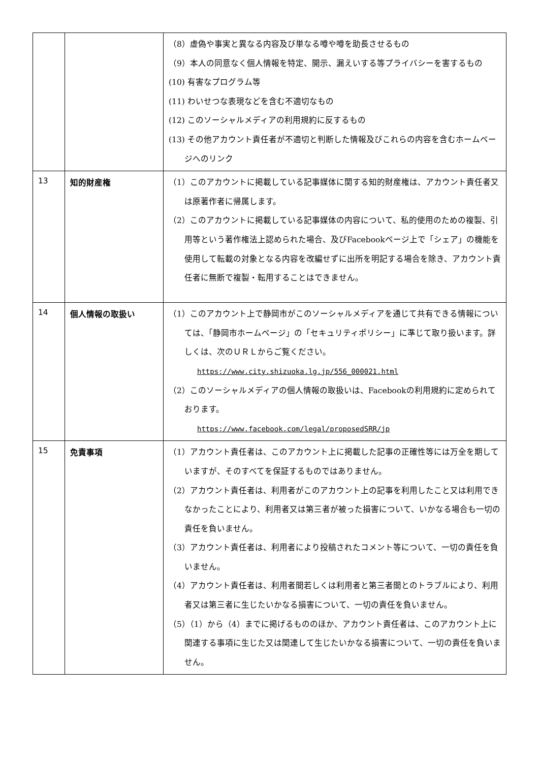| | | （8）虚偽や事実と異なる内容及び単なる噂や噂を助長させるもの （9）本人の同意なく個人情報を特定、開示、漏えいする等プライバシーを害するもの (10) 有害なプログラム等 (11) わいせつな表現などを含む不適切なもの (12) このソーシャルメディアの利用規約に反するもの (13) その他アカウント責任者が不適切と判断した情報及びこれらの内容を含むホームページへのリンク |
| 13 | 知的財産権 | （1）このアカウントに掲載している記事媒体に関する知的財産権は、アカウント責任者又は原著作者に帰属します。 （2）このアカウントに掲載している記事媒体の内容について、私的使用のための複製、引用等という著作権法上認められた場合、及びFacebookページ上で「シェア」の機能を使用して転載の対象となる内容を改編せずに出所を明記する場合を除き、アカウント責任者に無断で複製・転用することはできません。 |
| 14 | 個人情報の取扱い | （1）このアカウント上で静岡市がこのソーシャルメディアを通じて共有できる情報については、「静岡市ホームページ」の「セキュリティポリシー」に準じて取り扱います。詳しくは、次のＵＲＬからご覧ください。 https://www.city.shizuoka.lg.jp/556_000021.html （2）このソーシャルメディアの個人情報の取扱いは、Facebookの利用規約に定められております。 https://www.facebook.com/legal/proposedSRR/jp |
| 15 | 免責事項 | （1）アカウント責任者は、このアカウント上に掲載した記事の正確性等には万全を期していますが、そのすべてを保証するものではありません。 （2）アカウント責任者は、利用者がこのアカウント上の記事を利用したこと又は利用できなかったことにより、利用者又は第三者が被った損害について、いかなる場合も一切の責任を負いません。 （3）アカウント責任者は、利用者により投稿されたコメント等について、一切の責任を負いません。 （4）アカウント責任者は、利用者間若しくは利用者と第三者間とのトラブルにより、利用者又は第三者に生じたいかなる損害について、一切の責任を負いません。 （5）（1）から（4）までに掲げるもののほか、アカウント責任者は、このアカウント上に関連する事項に生じた又は関連して生じたいかなる損害について、一切の責任を負いません。 |